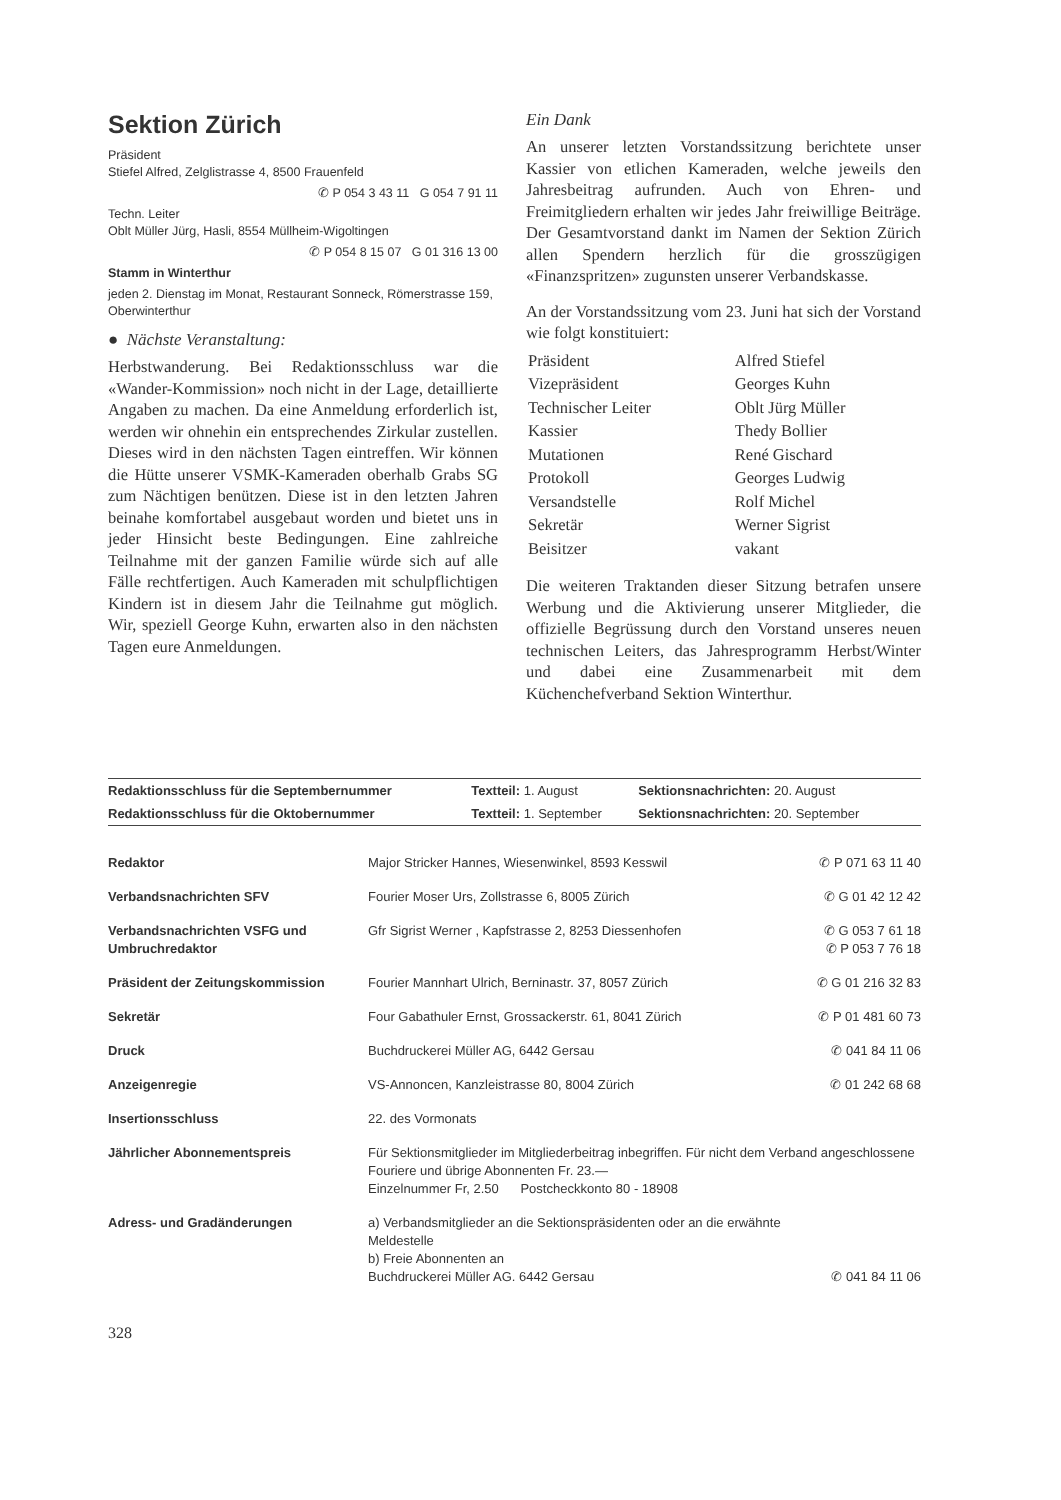Sektion Zürich
Präsident
Stiefel Alfred, Zelglistrasse 4, 8500 Frauenfeld
✆ P 054 3 43 11 G 054 7 91 11
Techn. Leiter
Oblt Müller Jürg, Hasli, 8554 Müllheim-Wigoltingen
✆ P 054 8 15 07 G 01 316 13 00
Stamm in Winterthur
jeden 2. Dienstag im Monat, Restaurant Sonneck, Römerstrasse 159, Oberwinterthur
● Nächste Veranstaltung:
Herbstwanderung. Bei Redaktionsschluss war die «Wander-Kommission» noch nicht in der Lage, detaillierte Angaben zu machen. Da eine Anmeldung erforderlich ist, werden wir ohnehin ein entsprechendes Zirkular zustellen. Dieses wird in den nächsten Tagen eintreffen. Wir können die Hütte unserer VSMK-Kameraden oberhalb Grabs SG zum Nächtigen benützen. Diese ist in den letzten Jahren beinahe komfortabel ausgebaut worden und bietet uns in jeder Hinsicht beste Bedingungen. Eine zahlreiche Teilnahme mit der ganzen Familie würde sich auf alle Fälle rechtfertigen. Auch Kameraden mit schulpflichtigen Kindern ist in diesem Jahr die Teilnahme gut möglich. Wir, speziell George Kuhn, erwarten also in den nächsten Tagen eure Anmeldungen.
Ein Dank
An unserer letzten Vorstandssitzung berichtete unser Kassier von etlichen Kameraden, welche jeweils den Jahresbeitrag aufrunden. Auch von Ehren- und Freimitgliedern erhalten wir jedes Jahr freiwillige Beiträge. Der Gesamtvorstand dankt im Namen der Sektion Zürich allen Spendern herzlich für die grosszügigen «Finanzspritzen» zugunsten unserer Verbandskasse.
An der Vorstandssitzung vom 23. Juni hat sich der Vorstand wie folgt konstituiert:
| Präsident | Alfred Stiefel |
| Vizepräsident | Georges Kuhn |
| Technischer Leiter | Oblt Jürg Müller |
| Kassier | Thedy Bollier |
| Mutationen | René Gischard |
| Protokoll | Georges Ludwig |
| Versandstelle | Rolf Michel |
| Sekretär | Werner Sigrist |
| Beisitzer | vakant |
Die weiteren Traktanden dieser Sitzung betrafen unsere Werbung und die Aktivierung unserer Mitglieder, die offizielle Begrüssung durch den Vorstand unseres neuen technischen Leiters, das Jahresprogramm Herbst/Winter und dabei eine Zusammenarbeit mit dem Küchenchefverband Sektion Winterthur.
| Redaktionsschluss für die Septembernummer | Textteil: 1. August | Sektionsnachrichten: 20. August |
| Redaktionsschluss für die Oktobernummer | Textteil: 1. September | Sektionsnachrichten: 20. September |
| Redaktor | Major Stricker Hannes, Wiesenwinkel, 8593 Kesswil | ✆ P 071 63 11 40 |
| Verbandsnachrichten SFV | Fourier Moser Urs, Zollstrasse 6, 8005 Zürich | ✆ G 01 42 12 42 |
| Verbandsnachrichten VSFG und Umbruchredaktor | Gfr Sigrist Werner , Kapfstrasse 2, 8253 Diessenhofen | ✆ G 053 7 61 18 ✆ P 053 7 76 18 |
| Präsident der Zeitungskommission | Fourier Mannhart Ulrich, Berninastr. 37, 8057 Zürich | ✆ G 01 216 32 83 |
| Sekretär | Four Gabathuler Ernst, Grossackerstr. 61, 8041 Zürich | ✆ P 01 481 60 73 |
| Druck | Buchdruckerei Müller AG, 6442 Gersau | ✆ 041 84 11 06 |
| Anzeigenregie | VS-Annoncen, Kanzleistrasse 80, 8004 Zürich | ✆ 01 242 68 68 |
| Insertionsschluss | 22. des Vormonats | |
| Jährlicher Abonnementspreis | Für Sektionsmitglieder im Mitgliederbeitrag inbegriffen. Für nicht dem Verband angeschlossene Fouriere und übrige Abonnenten Fr. 23.— Einzelnummer Fr, 2.50 Postcheckkonto 80 - 18908 | |
| Adress- und Gradänderungen | a) Verbandsmitglieder an die Sektionspräsidenten oder an die erwähnte Meldestelle b) Freie Abonnenten an Buchdruckerei Müller AG. 6442 Gersau | ✆ 041 84 11 06 |
328